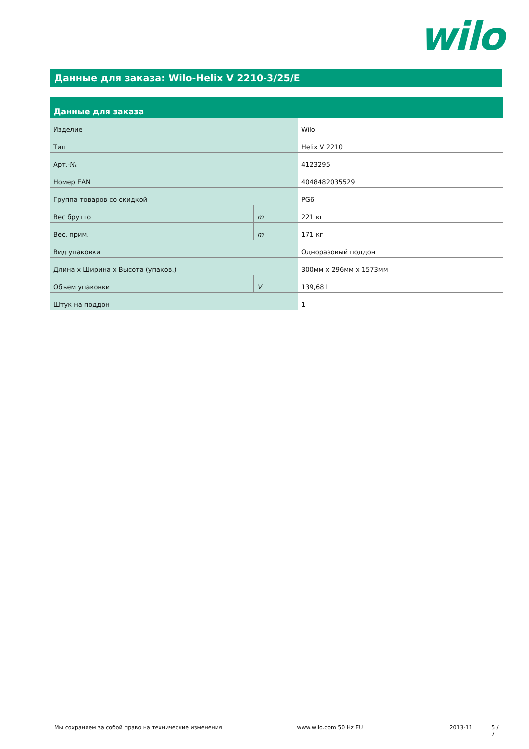wilo
Данные для заказа: Wilo-Helix V 2210-3/25/E
| Данные для заказа | | |
| --- | --- | --- |
| Изделие | | Wilo |
| Тип | | Helix V 2210 |
| Арт.-№ | | 4123295 |
| Номер EAN | | 4048482035529 |
| Группа товаров со скидкой | | PG6 |
| Вес брутто | m | 221 кг |
| Вес, прим. | m | 171 кг |
| Вид упаковки | | Одноразовый поддон |
| Длина x Ширина x Высота (упаков.) | | 300мм x 296мм x 1573мм |
| Объем упаковки | V | 139,68 l |
| Штук на поддон | | 1 |
Мы сохраняем за собой право на технические изменения www.wilo.com 50 Hz EU 2013-11 5 / 7